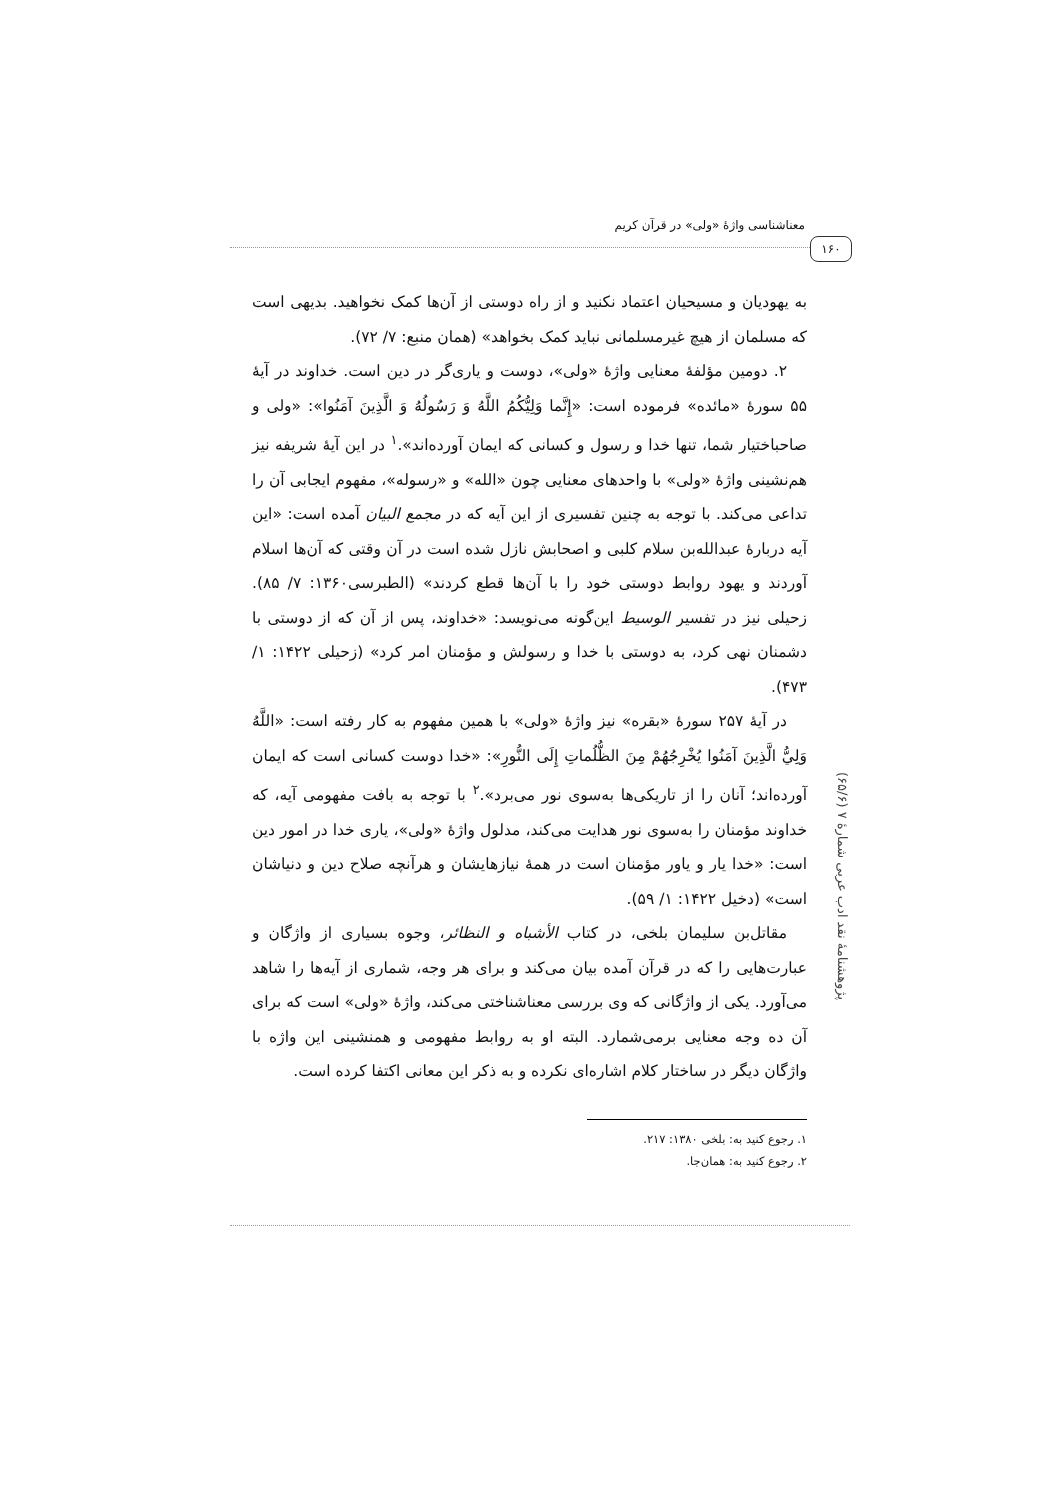معناشناسی واژهٔ «ولی» در قرآن کریم
۱۶۰
پژوهشنامهٔ نقد ادب عربی شمارهٔ ۷ (۶۵/۶)
به یهودیان و مسیحیان اعتماد نکنید و از راه دوستی از آن‌ها کمک نخواهید. بدیهی است که مسلمان از هیچ غیرمسلمانی نباید کمک بخواهد» (همان منبع: ۷/ ۷۲).
۲. دومین مؤلفهٔ معنایی واژهٔ «ولی»، دوست و یاری‌گر در دین است. خداوند در آیهٔ ۵۵ سورهٔ «مائده» فرموده است: «إِنَّما وَلِيُّكُمُ اللَّهُ وَ رَسُولُهُ وَ الَّذِينَ آمَنُوا»: «ولی و صاحباختیار شما، تنها خدا و رسول و کسانی که ایمان آورده‌اند».<sup>۱</sup> در این آیهٔ شریفه نیز هم‌نشینی واژهٔ «ولی» با واحدهای معنایی چون «الله» و «رسوله»، مفهوم ایجابی آن را تداعی می‌کند. با توجه به چنین تفسیری از این آیه که در مجمع البیان آمده است: «این آیه دربارهٔ عبدالله‌بن سلام کلبی و اصحابش نازل شده است در آن وقتی که آن‌ها اسلام آوردند و یهود روابط دوستی خود را با آن‌ها قطع کردند» (الطبرسی۱۳۶۰: ۷/ ۸۵). زحیلی نیز در تفسیر الوسیط این‌گونه می‌نویسد: «خداوند، پس از آن که از دوستی با دشمنان نهی کرد، به دوستی با خدا و رسولش و مؤمنان امر کرد» (زحیلی ۱۴۲۲: ۱/ ۴۷۳).
در آیهٔ ۲۵۷ سورهٔ «بقره» نیز واژهٔ «ولی» با همین مفهوم به کار رفته است: «اللَّهُ وَلِيُّ الَّذِينَ آمَنُوا يُخْرِجُهُمْ مِنَ الظُّلُماتِ إِلَى النُّورِ»: «خدا دوست کسانی است که ایمان آورده‌اند؛ آنان را از تاریکی‌ها به‌سوی نور می‌برد».<sup>۲</sup> با توجه به بافت مفهومی آیه، که خداوند مؤمنان را به‌سوی نور هدایت می‌کند، مدلول واژهٔ «ولی»، یاری خدا در امور دین است: «خدا یار و یاور مؤمنان است در همهٔ نیازهایشان و هرآنچه صلاح دین و دنیاشان است» (دخیل ۱۴۲۲: ۱/ ۵۹).
مقاتل‌بن سلیمان بلخی، در کتاب الأشباه و النظائر، وجوه بسیاری از واژگان و عبارت‌هایی را که در قرآن آمده بیان می‌کند و برای هر وجه، شماری از آیه‌ها را شاهد می‌آورد. یکی از واژگانی که وی بررسی معناشناختی می‌کند، واژهٔ «ولی» است که برای آن ده وجه معنایی برمی‌شمارد. البته او به روابط مفهومی و همنشینی این واژه با واژگان دیگر در ساختار کلام اشاره‌ای نکرده و به ذکر این معانی اکتفا کرده است.
۱. رجوع کنید به: بلخی ۱۳۸۰: ۲۱۷.
۲. رجوع کنید به: همان‌جا.